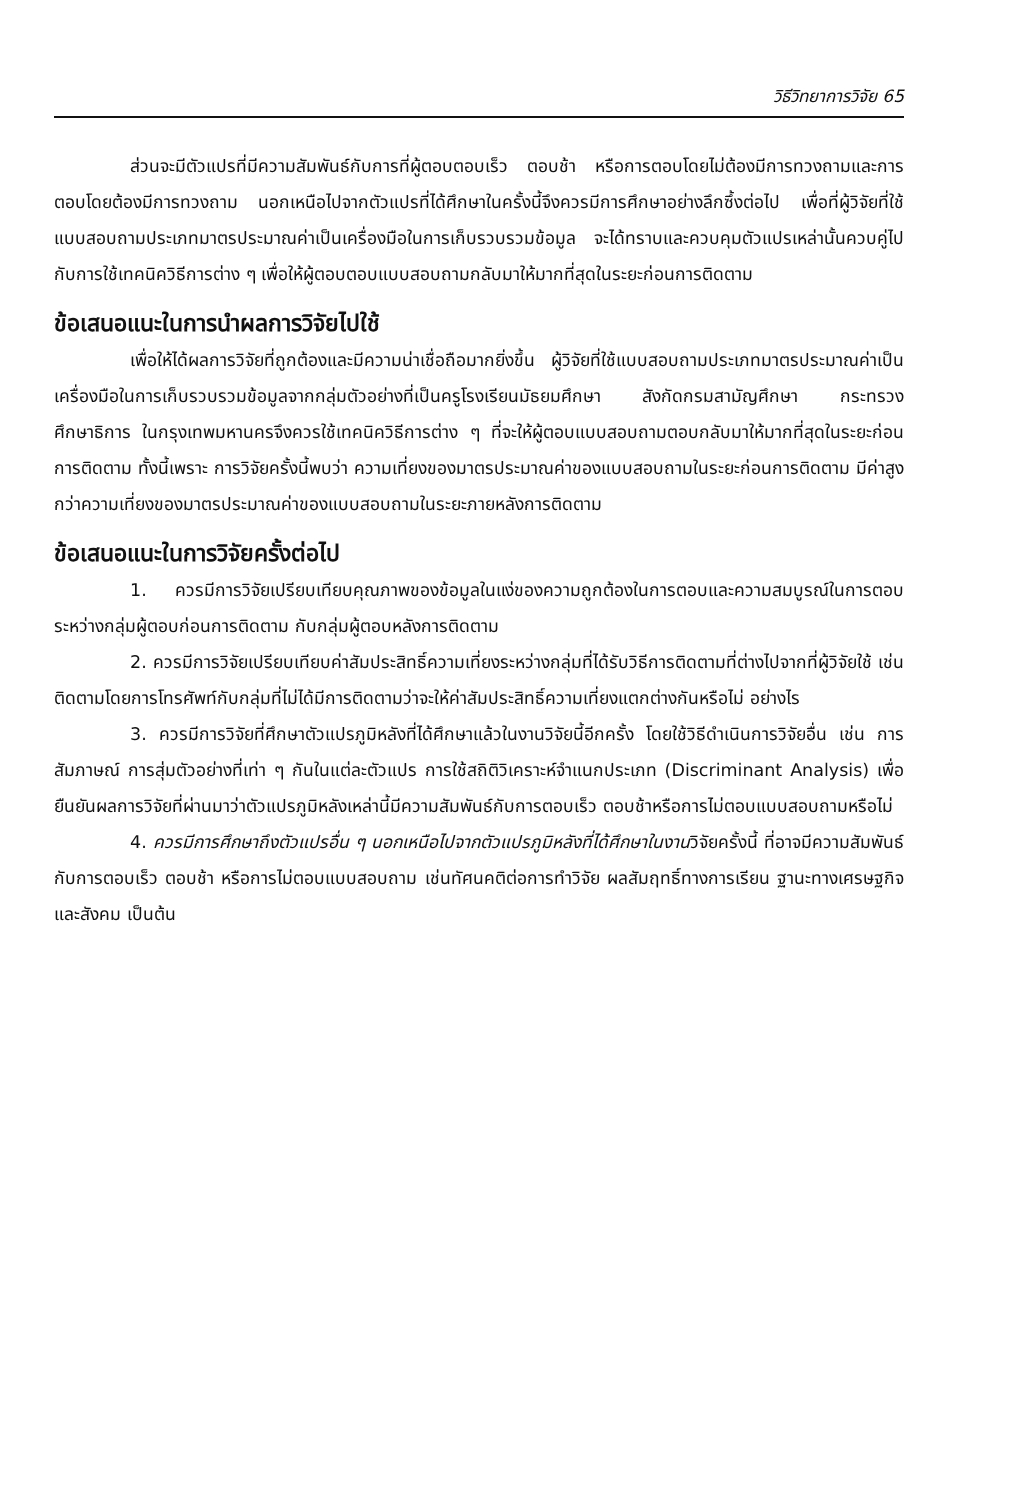วิธีวิทยาการวิจัย 65
ส่วนจะมีตัวแปรที่มีความสัมพันธ์กับการที่ผู้ตอบตอบเร็ว ตอบช้า หรือการตอบโดยไม่ต้องมีการทวงถามและการตอบโดยต้องมีการทวงถาม นอกเหนือไปจากตัวแปรที่ได้ศึกษาในครั้งนี้จึงควรมีการศึกษาอย่างลึกซึ้งต่อไป เพื่อที่ผู้วิจัยที่ใช้แบบสอบถามประเภทมาตรประมาณค่าเป็นเครื่องมือในการเก็บรวบรวมข้อมูล จะได้ทราบและควบคุมตัวแปรเหล่านั้นควบคู่ไปกับการใช้เทคนิควิธีการต่าง ๆ เพื่อให้ผู้ตอบตอบแบบสอบถามกลับมาให้มากที่สุดในระยะก่อนการติดตาม
ข้อเสนอแนะในการนำผลการวิจัยไปใช้
เพื่อให้ได้ผลการวิจัยที่ถูกต้องและมีความน่าเชื่อถือมากยิ่งขึ้น ผู้วิจัยที่ใช้แบบสอบถามประเภทมาตรประมาณค่าเป็นเครื่องมือในการเก็บรวบรวมข้อมูลจากกลุ่มตัวอย่างที่เป็นครูโรงเรียนมัธยมศึกษา สังกัดกรมสามัญศึกษา กระทรวงศึกษาธิการ ในกรุงเทพมหานครจึงควรใช้เทคนิควิธีการต่าง ๆ ที่จะให้ผู้ตอบแบบสอบถามตอบกลับมาให้มากที่สุดในระยะก่อนการติดตาม ทั้งนี้เพราะ การวิจัยครั้งนี้พบว่า ความเที่ยงของมาตรประมาณค่าของแบบสอบถามในระยะก่อนการติดตาม มีค่าสูงกว่าความเที่ยงของมาตรประมาณค่าของแบบสอบถามในระยะภายหลังการติดตาม
ข้อเสนอแนะในการวิจัยครั้งต่อไป
1. ควรมีการวิจัยเปรียบเทียบคุณภาพของข้อมูลในแง่ของความถูกต้องในการตอบและความสมบูรณ์ในการตอบระหว่างกลุ่มผู้ตอบก่อนการติดตาม กับกลุ่มผู้ตอบหลังการติดตาม
2. ควรมีการวิจัยเปรียบเทียบค่าสัมประสิทธิ์ความเที่ยงระหว่างกลุ่มที่ได้รับวิธีการติดตามที่ต่างไปจากที่ผู้วิจัยใช้ เช่น ติดตามโดยการโทรศัพท์กับกลุ่มที่ไม่ได้มีการติดตามว่าจะให้ค่าสัมประสิทธิ์ความเที่ยงแตกต่างกันหรือไม่ อย่างไร
3. ควรมีการวิจัยที่ศึกษาตัวแปรภูมิหลังที่ได้ศึกษาแล้วในงานวิจัยนี้อีกครั้ง โดยใช้วิธีดำเนินการวิจัยอื่น เช่น การสัมภาษณ์ การสุ่มตัวอย่างที่เท่า ๆ กันในแต่ละตัวแปร การใช้สถิติวิเคราะห์จำแนกประเภท (Discriminant Analysis) เพื่อยืนยันผลการวิจัยที่ผ่านมาว่าตัวแปรภูมิหลังเหล่านี้มีความสัมพันธ์กับการตอบเร็ว ตอบช้าหรือการไม่ตอบแบบสอบถามหรือไม่
4. ควรมีการศึกษาถึงตัวแปรอื่น ๆ นอกเหนือไปจากตัวแปรภูมิหลังที่ได้ศึกษาในงานวิจัยครั้งนี้ ที่อาจมีความสัมพันธ์กับการตอบเร็ว ตอบช้า หรือการไม่ตอบแบบสอบถาม เช่นทัศนคติต่อการทำวิจัย ผลสัมฤทธิ์ทางการเรียน ฐานะทางเศรษฐกิจ และสังคม เป็นต้น